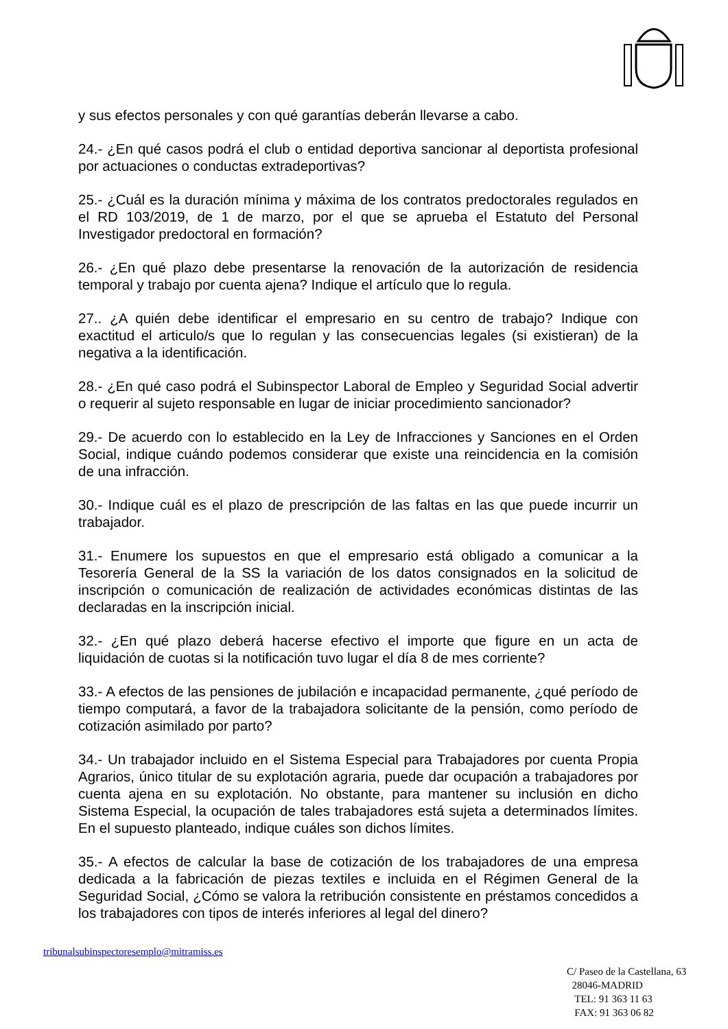y sus efectos personales y con qué garantías deberán llevarse a cabo.
24.- ¿En qué casos podrá el club o entidad deportiva sancionar al deportista profesional por actuaciones o conductas extradeportivas?
25.- ¿Cuál es la duración mínima y máxima de los contratos predoctorales regulados en el RD 103/2019, de 1 de marzo, por el que se aprueba el Estatuto del Personal Investigador predoctoral en formación?
26.- ¿En qué plazo debe presentarse la renovación de la autorización de residencia temporal y trabajo por cuenta ajena? Indique el artículo que lo regula.
27.. ¿A quién debe identificar el empresario en su centro de trabajo? Indique con exactitud el articulo/s que lo regulan y las consecuencias legales (si existieran) de la negativa a la identificación.
28.- ¿En qué caso podrá el Subinspector Laboral de Empleo y Seguridad Social advertir o requerir al sujeto responsable en lugar de iniciar procedimiento sancionador?
29.- De acuerdo con lo establecido en la Ley de Infracciones y Sanciones en el Orden Social, indique cuándo podemos considerar que existe una reincidencia en la comisión de una infracción.
30.- Indique cuál es el plazo de prescripción de las faltas en las que puede incurrir un trabajador.
31.- Enumere los supuestos en que el empresario está obligado a comunicar a la Tesorería General de la SS la variación de los datos consignados en la solicitud de inscripción o comunicación de realización de actividades económicas distintas de las declaradas en la inscripción inicial.
32.- ¿En qué plazo deberá hacerse efectivo el importe que figure en un acta de liquidación de cuotas si la notificación tuvo lugar el día 8 de mes corriente?
33.- A efectos de las pensiones de jubilación e incapacidad permanente, ¿qué período de tiempo computará, a favor de la trabajadora solicitante de la pensión, como período de cotización asimilado por parto?
34.- Un trabajador incluido en el Sistema Especial para Trabajadores por cuenta Propia Agrarios, único titular de su explotación agraria, puede dar ocupación a trabajadores por cuenta ajena en su explotación. No obstante, para mantener su inclusión en dicho Sistema Especial, la ocupación de tales trabajadores está sujeta a determinados límites. En el supuesto planteado, indique cuáles son dichos límites.
35.- A efectos de calcular la base de cotización de los trabajadores de una empresa dedicada a la fabricación de piezas textiles e incluida en el Régimen General de la Seguridad Social, ¿Cómo se valora la retribución consistente en préstamos concedidos a los trabajadores con tipos de interés inferiores al legal del dinero?
tribunalsubinspectoresemplo@mitramiss.es
C/ Paseo de la Castellana, 63
28046-MADRID
TEL: 91 363 11 63
FAX: 91 363 06 82